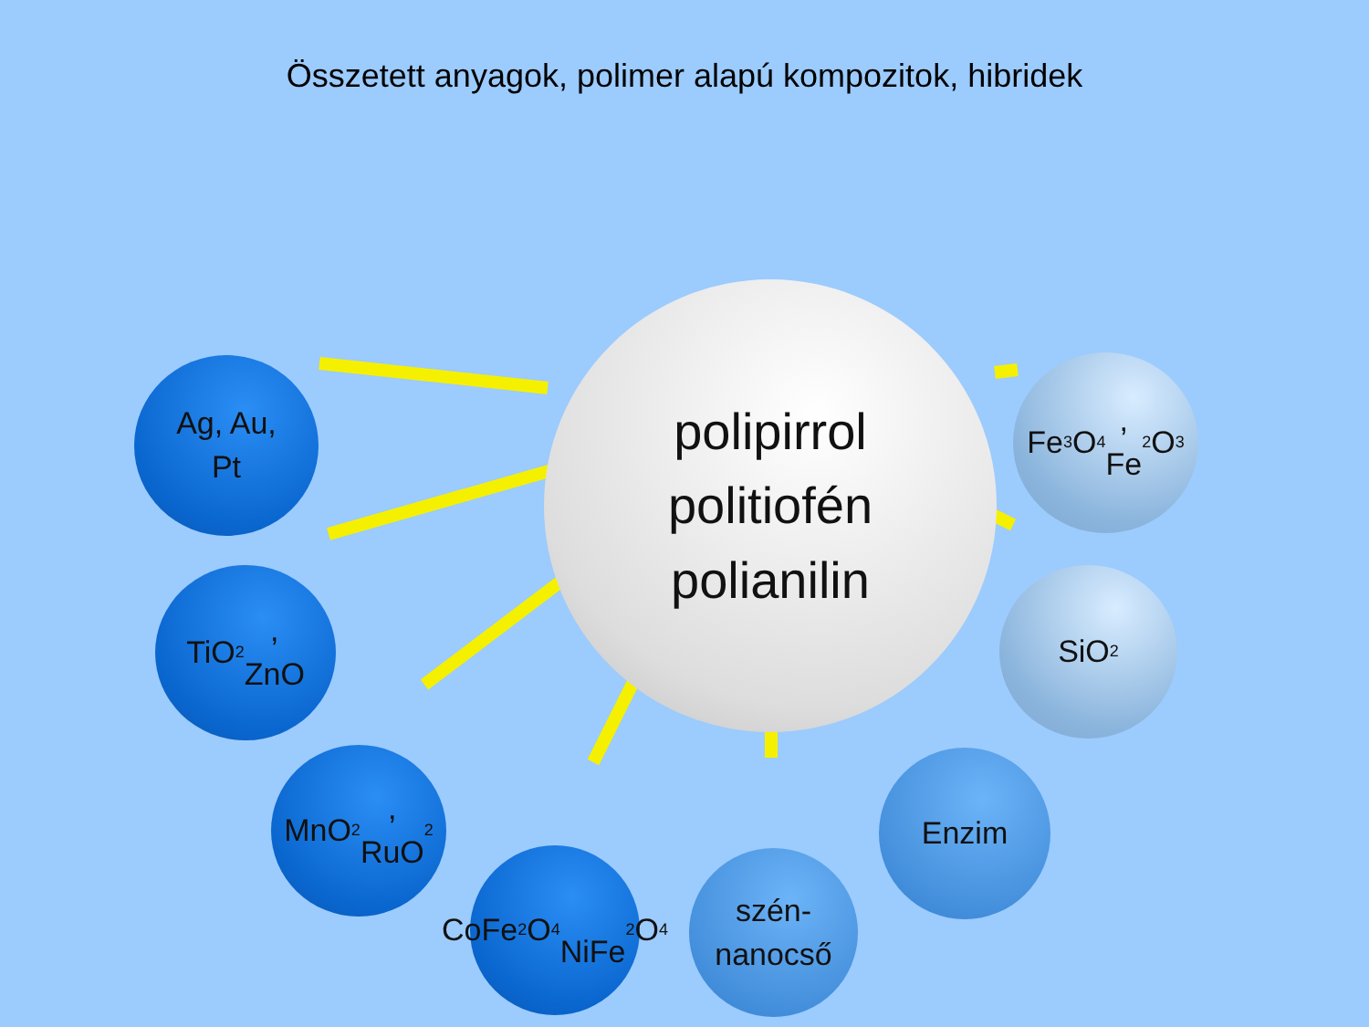Összetett anyagok, polimer alapú kompozitok, hibridek
polipirrol
politiofén
polianilin
Ag, Au,
Pt
TiO<sub>2</sub>,
ZnO
MnO<sub>2</sub>,
RuO<sub>2</sub>
CoFe<sub>2</sub>O<sub>4</sub>
NiFe<sub>2</sub>O<sub>4</sub>
szén-
nanocső
Enzim
SiO<sub>2</sub>
Fe<sub>3</sub>O<sub>4</sub>,
Fe<sub>2</sub>O<sub>3</sub>